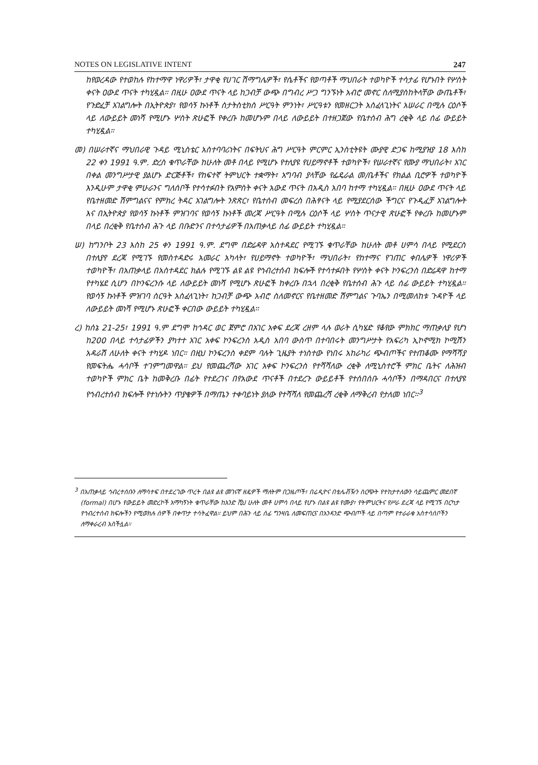NOTES ON LEGISLATIVE INTENT 247
ከየወረዳው የተወከሉ የከተማዋ ነዋሪዎች፣ ታዋቂ የሀገር ሽማግሌዎች፣ የሴቶችና የወጣቶች ማህበራት ተወካዮች ተሳታፊ የሆኑበት የሦስት ቀናት ዐውደ ጥናት ተካሂዷል። በዚሁ ዐውደ ጥናት ላይ ከጋብቻ ውጭ በግብረ ሥጋ ግንኙነት አብሮ መኖር ስለሚያስከትላቸው ውጤቶች፣ የጉድፈቻ አገልግሎት በኢትዮጵያ፣ የወሳኝ ኩነቶች ስታትስቲክስ ሥርዓት ምንነት፣ ሥርዓቱን የመዘርጋት አስፈላጊነትና አሠራር በሚሉ ርዕሶች ላይ ለውይይት መነሻ የሚሆኑ ሦስት ጽሁፎች የቀረቡ ከመሆኑም በላይ ለውይይት በተዘጋጀው የቤተሰብ ሕግ ረቂቅ ላይ ሰፊ ውይይት ተካሂዷል።
መ) በሠራተኛና ማህበራዊ ጉዳይ ሚኒስቴር አስተባባሪነትና በፍትህና ሕግ ሥርዓት ምርምር ኢንስቲትዩት ሙያዊ ድጋፍ ከሚያዝያ 18 እስከ 22 ቀን 1991 ዓ.ም. ድረስ ቁጥራቸው ከሁለት መቶ በላይ የሚሆኑ የተለያዩ የሀይማኖቶች ተወካዮች፣ የሠራተኛና የሙያ ማህበራት፣ አገር በቀል መንግሥታዊ ያልሆኑ ድርጅቶች፣ የከፍተኛ ትምህርት ተቋማት፣ አግባብ ያላቸው የፌዴራል መ/ቤቶችና የክልል ቢሮዎች ተወካዮች እንዲሁም ታዋቂ ምሁራንና ግለሰቦች የተሳተፉበት የአምስት ቀናት አውደ ጥናት በአዲስ አበባ ከተማ ተካሂዷል። በዚሁ ዐውደ ጥናት ላይ የቤተዘመድ ሽምግልናና የምክረ ትዳር አገልግሎት ንጽጽር፣ የቤተሰብ መፍረስ በሕፃናት ላይ የሚያደርሰው ችግርና የጉዲፈቻ አገልግሎት እና በኢትዮጵያ የወሳኝ ኩነቶች ምዝገባና የወሳኝ ኩነቶች መረጃ ሥርዓት በሚሉ ርዕሶች ላይ ሦስት ጥናታዊ ጽሁፎች የቀረቡ ከመሆኑም በላይ በረቂቅ የቤተሰብ ሕጉ ላይ በቡድንና በተሳታፊዎች በአጠቃላይ ሰፊ ውይይት ተካሂዷል።
ሠ) ከግንቦት 23 እስከ 25 ቀን 1991 ዓ.ም. ደግሞ በድሬዳዋ አስተዳደር የሚገኙ ቁጥራቸው ከሁለት መቶ ሀምሳ በላይ የሚደርስ በተለያየ ደረጃ የሚገኙ የመስተዳድሩ አመራር አካላት፣ የሀይማኖት ተወካዮች፣ ማህበራት፣ የከተማና የገጠር ቀበሌዎች ነዋሪዎች ተወካዮች፣ በአጠቃላይ በአስተዳደር ክልሉ የሚገኙ ልዩ ልዩ የኅብረተሰብ ክፍሎች የተሳተፉበት የሦስት ቀናት ኮንፍረንስ በድሬዳዋ ከተማ የተካሄደ ሲሆን በኮንፍረንሱ ላይ ለውይይት መነሻ የሚሆኑ ጽሁፎች ከቀረቡ በኋላ በረቂቅ የቤተሰብ ሕጉ ላይ ሰፊ ውይይት ተካሂዷል። የወሳኝ ኩነቶች ምዝገባ ስርዓት አስፈላጊነት፣ ከጋብቻ ውጭ አብሮ ስለመኖርና የቤተዘመድ ሽምግልና ጉባኤን በሚመለከቱ ጉዳዮች ላይ ለውይይት መነሻ የሚሆኑ ጽሁፎች ቀርበው ውይይት ተካሂዷል።
ረ) ከሰኔ 21-25፣ 1991 ዓ.ም ደግሞ ከኅዳር ወር ጀምሮ በአገር አቀፍ ደረጃ ረዘም ላሉ ወራት ሲካሄድ የቆየው ምክክር ማጠቃለያ የሆነ ከ200 በላይ ተሳታፊዎችን ያካተተ አገር አቀፍ ኮንፍረንስ አዲስ አበባ ውስጥ በተባበሩት መንግሥታት የአፍሪካ ኢኮኖሚክ ኮሚሽን አዳራሽ ለሁለት ቀናት ተካሂዶ ነበር። በዚህ ኮንፍረንስ ቀደም ባሉት ጊዜያት ተነስተው የነበሩ አከራካሪ ጭብጦችና የተጠቆሙ የማሻሻያ የመፍትሔ ሓሳቦች ተገምግመዋል። ይህ የመጨረሻው አገር አቀፍ ኮንፍረንስ የተሻሻለው ረቂቅ ለሚኒስተሮች ምክር ቤትና ለሕዝብ ተወካዮች ምክር ቤት ከመቅረቡ በፊት የተደረገና በየአውደ ጥናቶች በተደረጉ ውይይቶች የተሰበሰቡ ሓሳቦችን በማዳበርና በተለያዩ የኅብረተሰብ ክፍሎች የተነሱትን ጥያቄዎች በማጤን ተቀባይነት ያለው የተሻሻለ የመጨረሻ ረቂቅ ለማቅረብ የታለመ ነበር።<sup>3</sup>
<sup>3</sup> በአጠቃላይ ኅብረተሰቡን ለማሳተፍ በተደረገው ጥረት በልዩ ልዩ መገናኛ ዘዴዎች ማለትም በጋዜጦች፣ በሬዲዮና በቴሌቭዥን ስርጭት የተከታተለውን ሳይጨምር መደበኛ (formal) በሆኑ የውይይት መድረኮች አማካኝነት ቁጥራቸው ከአንድ ሺህ ሁለት መቶ ሀምሳ በላይ የሆኑ በልዩ ልዩ የሙያ፣ የትምህርትና የሥራ ደረጃ ላይ የሚገኙ በርካታ የኅብረተሰብ ክፍሎችን የሚወክሉ ሰዎች በቀጥታ ተሳትፈዋል። ይህም በሕጉ ላይ ሰፊ ግንዛቤ ለመፍጠርና በአንዳንድ ጭብጦች ላይ በጣም የተራራቁ አስተሳሰቦችን ለማቀራረብ አስችሏል።